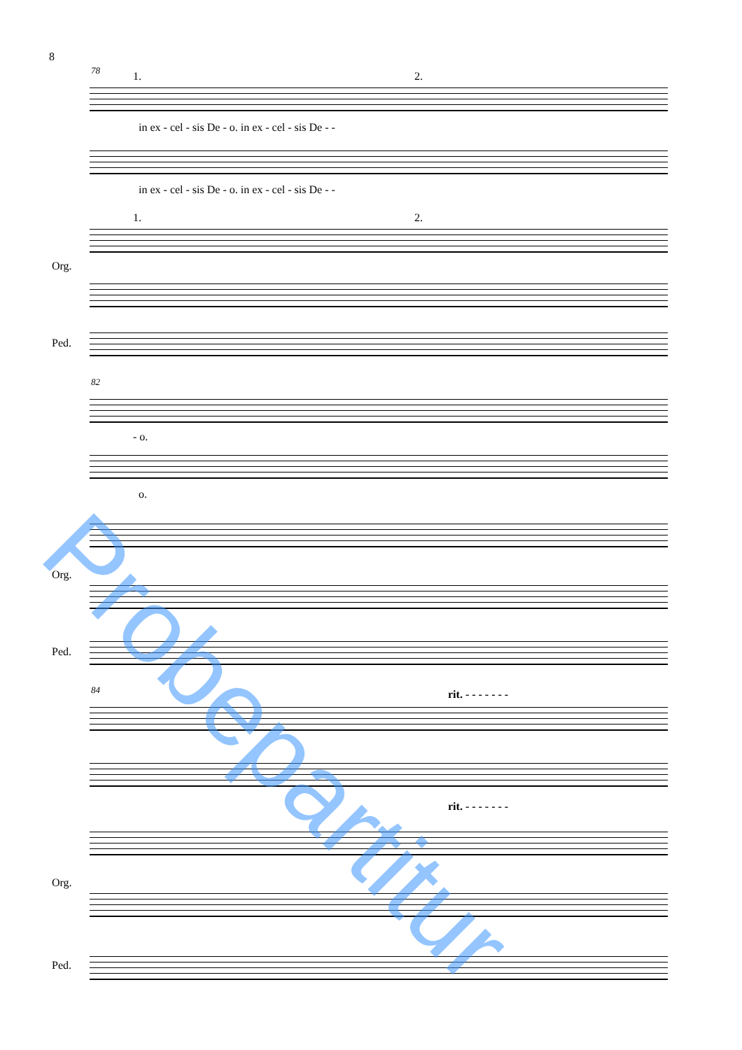8
78 1. 2.
in ex - cel - sis De - o. in ex - cel - sis De - -
in ex - cel - sis De - o. in ex - cel - sis De - -
1. 2.
Org.
Ped.
82
- o.
o.
Org.
Ped.
84 rit. - - - - - - -
rit. - - - - - - -
Org.
Ped.
Probepartitur